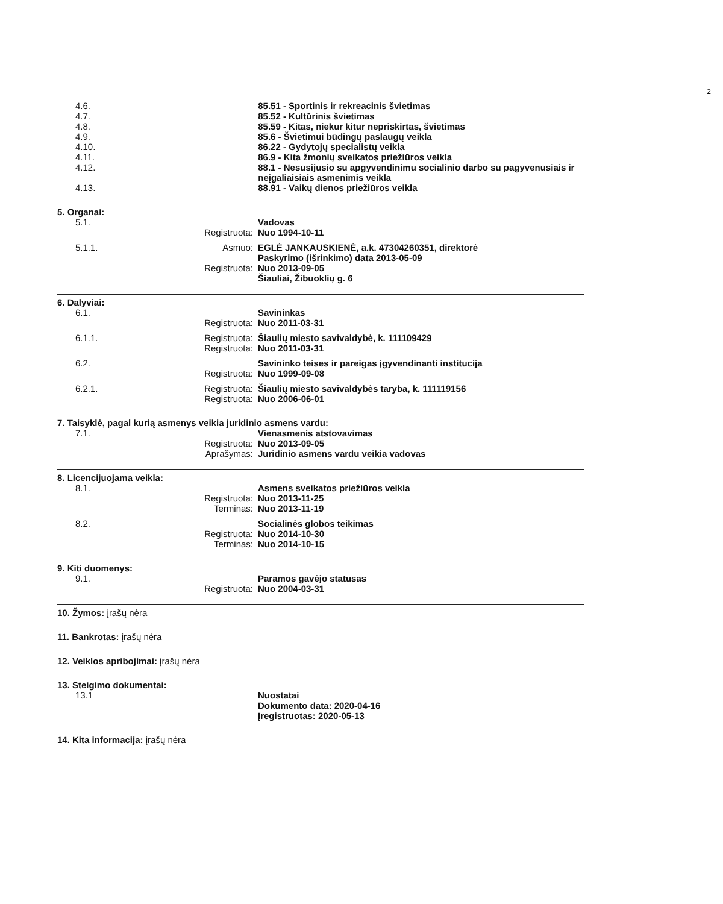2
4.6.
4.7.
4.8.
4.9.
4.10.
4.11.
4.12.
4.13.
85.51 - Sportinis ir rekreacinis švietimas
85.52 - Kultūrinis švietimas
85.59 - Kitas, niekur kitur nepriskirtas, švietimas
85.6 - Švietimui būdingų paslaugų veikla
86.22 - Gydytojų specialistų veikla
86.9 - Kita žmonių sveikatos priežiūros veikla
88.1 - Nesusijusio su apgyvendinimu socialinio darbo su pagyvenusiais ir neįgaliaisiais asmenimis veikla
88.91 - Vaikų dienos priežiūros veikla
5. Organai:
5.1. Vadovas
Registruota: Nuo 1994-10-11
5.1.1. Asmuo: EGLĖ JANKAUSKIENĖ, a.k. 47304260351, direktorė
Paskyrimo (išrinkimo) data 2013-05-09
Registruota: Nuo 2013-09-05
Šiauliai, Žibuoklių g. 6
6. Dalyviai:
6.1. Savininkas
Registruota: Nuo 2011-03-31
6.1.1. Registruota: Šiaulių miesto savivaldybė, k. 111109429
Registruota: Nuo 2011-03-31
6.2. Savininko teises ir pareigas įgyvendinanti institucija
Registruota: Nuo 1999-09-08
6.2.1. Registruota: Šiaulių miesto savivaldybės taryba, k. 111119156
Registruota: Nuo 2006-06-01
7. Taisyklė, pagal kurią asmenys veikia juridinio asmens vardu:
7.1. Vienasmenis atstovavimas
Registruota: Nuo 2013-09-05
Aprašymas: Juridinio asmens vardu veikia vadovas
8. Licencijuojama veikla:
8.1. Asmens sveikatos priežiūros veikla
Registruota: Nuo 2013-11-25
Terminas: Nuo 2013-11-19
8.2. Socialinės globos teikimas
Registruota: Nuo 2014-10-30
Terminas: Nuo 2014-10-15
9. Kiti duomenys:
9.1. Paramos gavėjo statusas
Registruota: Nuo 2004-03-31
10. Žymos: įrašų nėra
11. Bankrotas: įrašų nėra
12. Veiklos apribojimai: įrašų nėra
13. Steigimo dokumentai:
13.1 Nuostatai
Dokumento data: 2020-04-16
Įregistruotas: 2020-05-13
14. Kita informacija: įrašų nėra